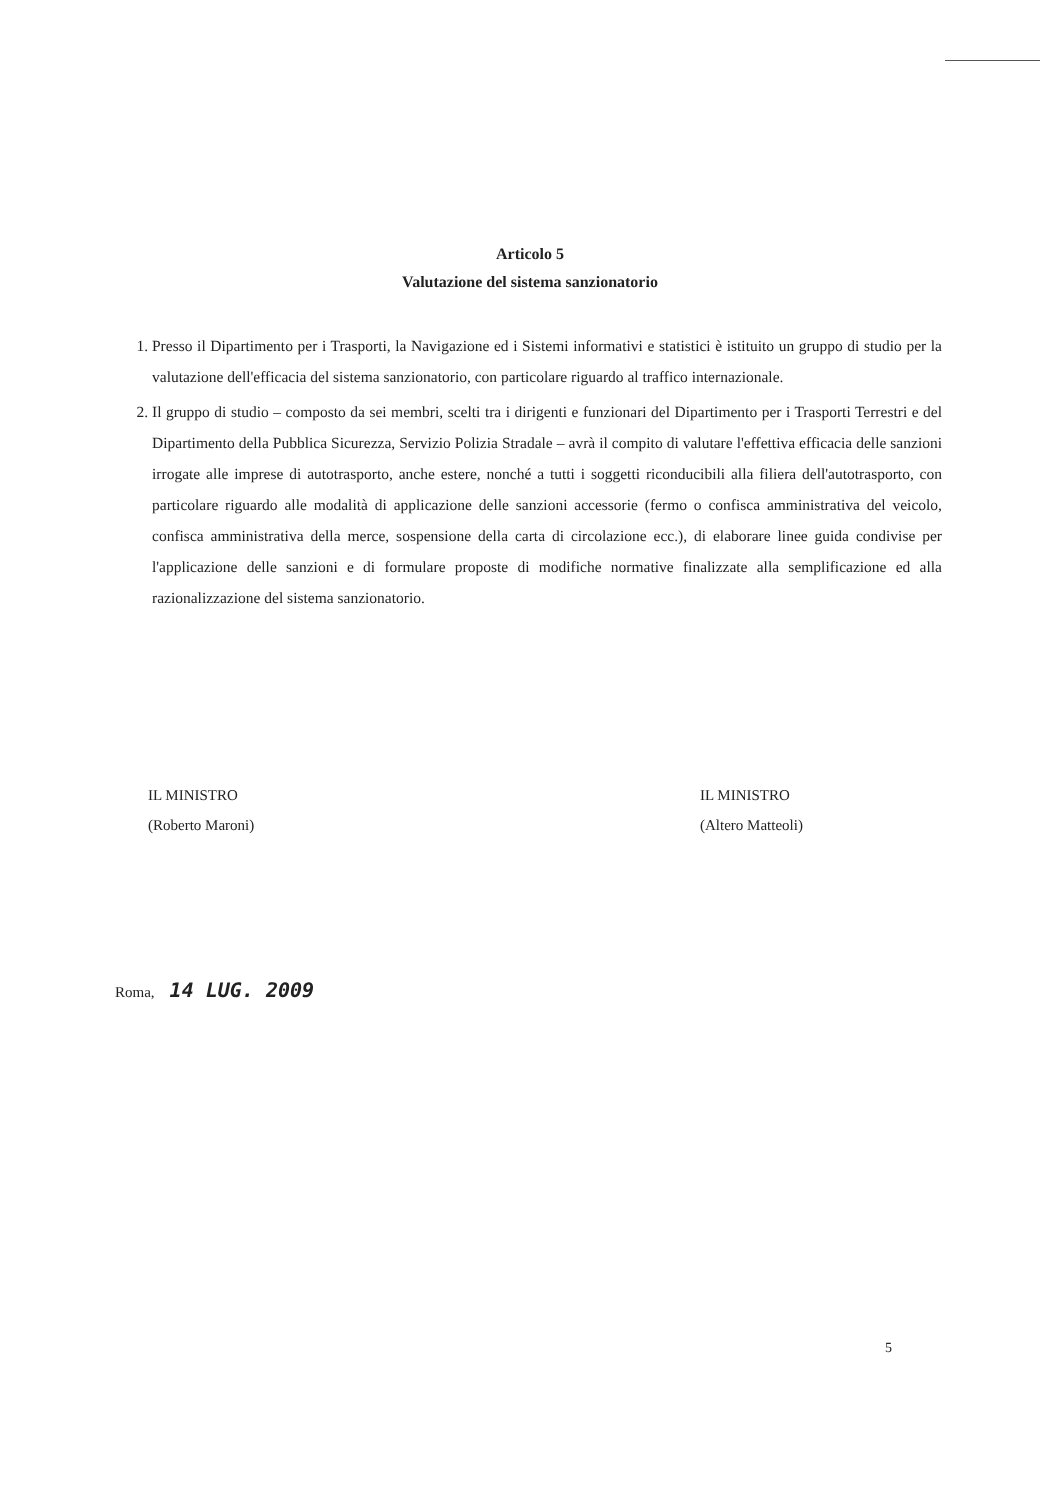Articolo 5
Valutazione del sistema sanzionatorio
1. Presso il Dipartimento per i Trasporti, la Navigazione ed i Sistemi informativi e statistici è istituito un gruppo di studio per la valutazione dell'efficacia del sistema sanzionatorio, con particolare riguardo al traffico internazionale.
2. Il gruppo di studio – composto da sei membri, scelti tra i dirigenti e funzionari del Dipartimento per i Trasporti Terrestri e del Dipartimento della Pubblica Sicurezza, Servizio Polizia Stradale – avrà il compito di valutare l'effettiva efficacia delle sanzioni irrogate alle imprese di autotrasporto, anche estere, nonché a tutti i soggetti riconducibili alla filiera dell'autotrasporto, con particolare riguardo alle modalità di applicazione delle sanzioni accessorie (fermo o confisca amministrativa del veicolo, confisca amministrativa della merce, sospensione della carta di circolazione ecc.), di elaborare linee guida condivise per l'applicazione delle sanzioni e di formulare proposte di modifiche normative finalizzate alla semplificazione ed alla razionalizzazione del sistema sanzionatorio.
IL MINISTRO
(Roberto Maroni)
IL MINISTRO
(Altero Matteoli)
Roma, 14 LUG. 2009
5